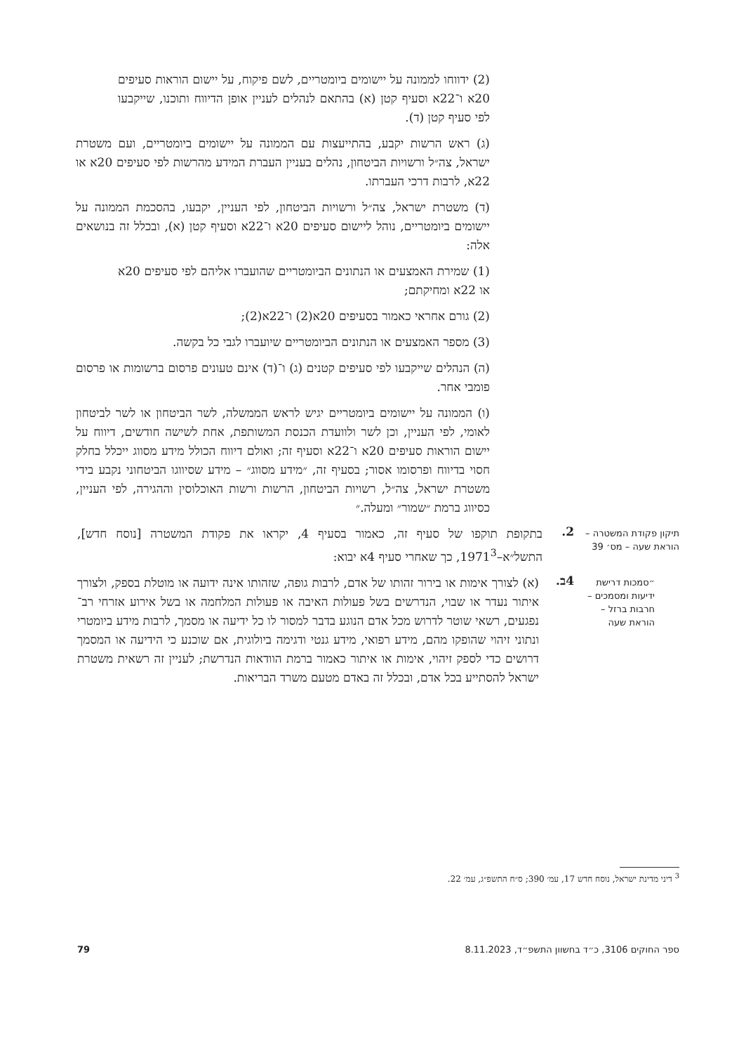(2) ידווחו לממונה על יישומים ביומטריים, לשם פיקוח, על יישום הוראות סעיפים 20א ו־22א וסעיף קטן (א) בהתאם לנהלים לעניין אופן הדיווח ותוכנו, שייקבעו לפי סעיף קטן (ד).
(ג) ראש הרשות יקבע, בהתייעצות עם הממונה על יישומים ביומטריים, ועם משטרת ישראל, צה״ל ורשויות הביטחון, נהלים בעניין העברת המידע מהרשות לפי סעיפים 20א או 22א, לרבות דרכי העברתו.
(ד) משטרת ישראל, צה״ל ורשויות הביטחון, לפי העניין, יקבעו, בהסכמת הממונה על יישומים ביומטריים, נוהל ליישום סעיפים 20א ו־22א וסעיף קטן (א), ובכלל זה בנושאים אלה:
(1) שמירת האמצעים או הנתונים הביומטריים שהועברו אליהם לפי סעיפים 20א או 22א ומחיקתם;
(2) גורם אחראי כאמור בסעיפים 20א(2) ו־22א(2);
(3) מספר האמצעים או הנתונים הביומטריים שיועברו לגבי כל בקשה.
(ה) הנהלים שייקבעו לפי סעיפים קטנים (ג) ו־(ד) אינם טעונים פרסום ברשומות או פרסום פומבי אחר.
(ו) הממונה על יישומים ביומטריים יגיש לראש הממשלה, לשר הביטחון או לשר לביטחון לאומי, לפי העניין, וכן לשר ולוועדת הכנסת המשותפת, אחת לשישה חודשים, דיווח על יישום הוראות סעיפים 20א ו־22א וסעיף זה; ואולם דיווח הכולל מידע מסווג ייכלל בחלק חסוי בדיווח ופרסומו אסור; בסעיף זה, ״מידע מסווג״ – מידע שסיווגו הביטחוני נקבע בידי משטרת ישראל, צה״ל, רשויות הביטחון, הרשות ורשות האוכלוסין וההגירה, לפי העניין, כסיווג ברמת ״שמור״ ומעלה.״
תיקון פקודת המשטרה – הוראת שעה – מס׳ 39
2.
בתקופת תוקפו של סעיף זה, כאמור בסעיף 4, יקראו את פקודת המשטרה [נוסח חדש], התשל״א–1971<sup>3</sup>, כך שאחרי סעיף 4א יבוא:
״סמכות דרישת ידיעות ומסמכים – חרבות ברזל – הוראת שעה
4ב.
(א) לצורך אימות או בירור זהותו של אדם, לרבות גופה, שזהותו אינה ידועה או מוטלת בספק, ולצורך איתור נעדר או שבוי, הנדרשים בשל פעולות האיבה או פעולות המלחמה או בשל אירוע אזרחי רב־נפגעים, רשאי שוטר לדרוש מכל אדם הנוגע בדבר למסור לו כל ידיעה או מסמך, לרבות מידע ביומטרי ונתוני זיהוי שהופקו מהם, מידע רפואי, מידע גנטי ודגימה ביולוגית, אם שוכנע כי הידיעה או המסמך דרושים כדי לספק זיהוי, אימות או איתור כאמור ברמת הוודאות הנדרשת; לעניין זה רשאית משטרת ישראל להסתייע בכל אדם, ובכלל זה באדם מטעם משרד הבריאות.
<sup>3</sup> דיני מדינת ישראל, נוסח חדש 17, עמ׳ 390; ס״ח התשפ״ג, עמ׳ 22.
ספר החוקים 3106, כ״ד בחשוון התשפ״ד, 8.11.2023 79